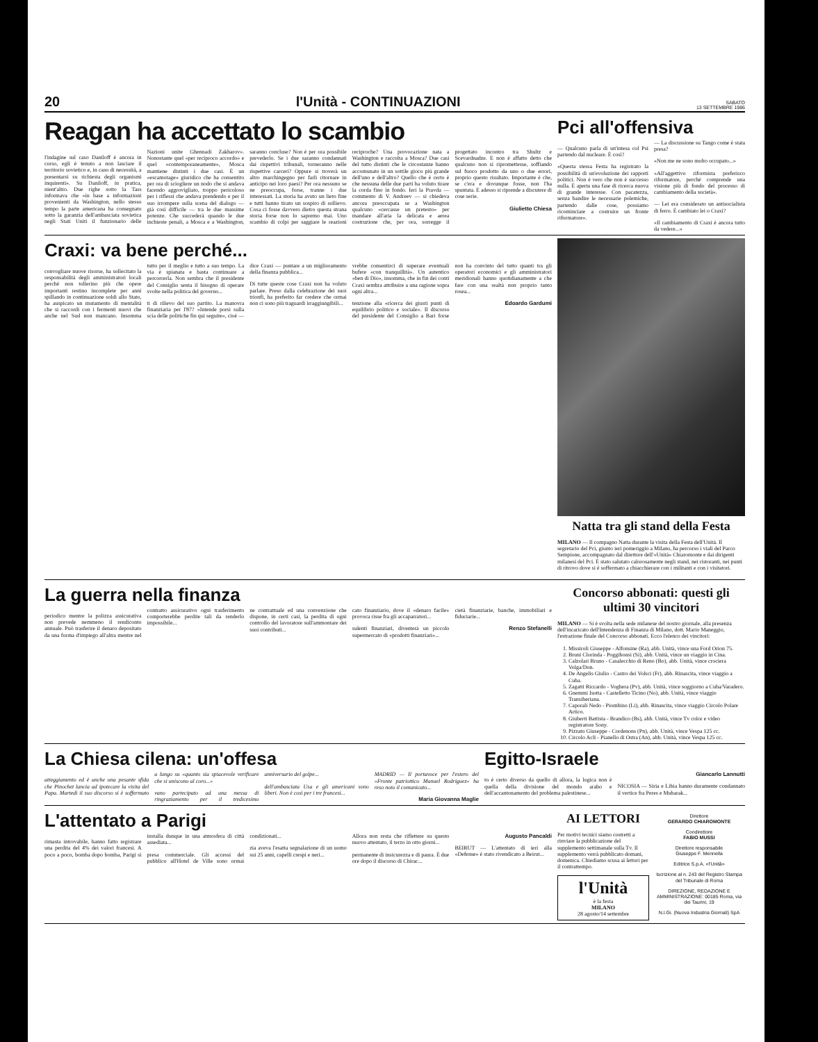20 l'Unità - CONTINUAZIONI SABATO
13 SETTEMBRE 1986
Reagan ha accettato lo scambio
l'indagine sul caso Daniloff è ancora in corso, egli è tenuto a non lasciare il territorio sovietico e, in caso di necessità, a presentarsi su richiesta degli organismi inquirenti». Su Daniloff, in pratica, nient'altro. Due righe sotto la Tass informava che «in base a informazioni provenienti da Washington, nello stesso tempo la parte americana ha consegnato sotto la garanzia dell'ambasciata sovietica negli Stati Uniti il funzionario delle Nazioni unite Ghennadi Zakharov». Nonostante quel «per reciproco accordo» e quel «contemporaneamente», Mosca mantiene distinti i due casi. È un «escamotage» giuridico che ha consentito per ora di sciogliere un nodo che si andava facendo aggrovigliato, troppo pericoloso per i riflessi che andava prendendo e per il suo irrompere sulla scena del dialogo — già così difficile — tra le due massime potenze. Che succederà quando le due inchieste penali, a Mosca e a Washington, saranno concluse? Non è per ora possibile prevederlo. Se i due saranno condannati dai rispettivi tribunali, torneranno nelle rispettive carceri? Oppure si troverà un altro marchingegno per farli ritornare in anticipo nei loro paesi? Per ora nessuno se ne preoccupa, forse, tranne i due interessati. La storia ha avuto un lieto fine e tutti hanno tirato un sospiro di sollievo. Cosa ci fosse davvero dietro questa strana storia forse non lo sapremo mai. Uno scambio di colpi per saggiare le reazioni reciproche? Una provocazione nata a Washington e raccolta a Mosca? Due casi del tutto distinti che le circostanze hanno accomunato in un sottile gioco più grande dell'uno e dell'altro? Quello che è certo è che nessuna delle due parti ha voluto tirare la corda fino in fondo. Ieri la Pravda — commento di V. Andreev — si chiedeva ancora preoccupata se a Washington qualcuno «cercasse un pretesto» per mandare all'aria la delicata e aerea costruzione che, per ora, sorregge il progettato incontro tra Shultz e Scevardnadze. E non è affatto detto che qualcuno non si ripromettesse, soffiando sul fuoco prodotto da uno o due errori, proprio questo risultato. Importante è che, se c'era e dovunque fosse, non l'ha spuntata. E adesso si riprende a discutere di cose serie.
Giulietto Chiesa
Pci all'offensiva
— Qualcuno parla di un'intesa col Psi partendo dal nucleare. È così?
«Questa stessa Festa ha registrato la possibilità di un'evoluzione dei rapporti politici. Non è vero che non è successo nulla. È aperta una fase di ricerca nuova di grande interesse. Con pacatezza, senza bandire le necessarie polemiche, partendo dalle cose, possiamo ricominciare a costruire un fronte riformatore».
— La discussione su Tango come è stata presa?
«Non me ne sono molto occupato...»
«All'aggettivo riformista preferisco riformatore, perché comprende una visione più di fondo del processo di cambiamento della società».
— Lei era considerato un antisocialista di ferro. È cambiato lei o Craxi?
«Il cambiamento di Craxi è ancora tutto da vedere...»
Craxi: va bene perché...
convogliare nuove risorse, ha sollecitato la responsabilità degli amministratori locali perché non tollerino più che opere importanti restino incomplete per anni spillando in continuazione soldi allo Stato, ha auspicato un mutamento di mentalità che si raccordi con i fermenti nuovi che anche nel Sud non mancano. Insomma tutto per il meglio e tutto a suo tempo. La via è spianata e basta continuare a percorrerla. Non sembra che il presidente del Consiglio senta il bisogno di operare svolte nella politica del governo...
ti di rilievo del suo partito. La manovra finanziaria per l'87? «Intende porsi sulla scia delle politiche fin qui seguite», cioè — dice Craxi — puntare a un miglioramento della finanza pubblica...
Di tutte queste cose Craxi non ha voluto parlare. Preso dalla celebrazione dei suoi trionfi, ha preferito far credere che ormai non ci sono più traguardi irraggiungibili...
vrebbe consentirci di superare eventuali bufere «con tranquillità». Un autentico «ben di Dio», insomma, che in fin dei conti Craxi sembra attribuire a una ragione sopra ogni altra...
tenzione alla «ricerca dei giusti punti di equilibrio politico e sociale». Il discorso del presidente del Consiglio a Bari forse non ha convinto del tutto quanti tra gli operatori economici e gli amministratori meridionali hanno quotidianamente a che fare con una realtà non proprio tanto rosea...
Edoardo Gardumi
Natta tra gli stand della Festa
MILANO — Il compagno Natta durante la visita della Festa dell'Unità. Il segretario del Pci, giunto ieri pomeriggio a Milano, ha percorso i viali del Parco Sempione, accompagnato dal direttore dell'«Unità» Chiaromonte e dai dirigenti milanesi del Pci. È stato salutato calorosamente negli stand, nei ristoranti, nei punti di ritrovo dove si è soffermato a chiacchierare con i militanti e con i visitatori.
La guerra nella finanza
periodico mentre la polizza assicurativa non prevede nemmeno il rendiconto annuale. Può trasferire il denaro depositato da una forma d'impiego all'altra mentre nel contratto assicurativo ogni trasferimento comporterebbe perdite tali da renderlo impossibile...
ne contrattuale ed una convenzione che dispone, in certi casi, la perdita di ogni controllo del lavoratore sull'ammontare dei suoi contributi...
cato finanziario, dove il «denaro facile» provoca risse fra gli accaparratori...
sulenti finanziari, diventerà un piccolo supermercato di «prodotti finanziari»...
cietà finanziarie, banche, immobiliari e fiduciarie...
Renzo Stefanelli
Concorso abbonati: questi gli ultimi 30 vincitori
MILANO — Si è svolta nella sede milanese del nostro giornale, alla presenza dell'incaricato dell'Intendenza di Finanza di Milano, dott. Mario Maneggio, l'estrazione finale del Concorso abbonati. Ecco l'elenco dei vincitori:
1. Missiroli Giuseppe - Alfonsine (Ra), abb. Unità, vince una Ford Orion 75.
2. Bruni Clorinda - Poggibonsi (Si), abb. Unità, vince un viaggio in Cina.
3. Calzolari Bruno - Casalecchio di Reno (Bo), abb. Unità, vince crociera Volga/Don.
4. De Angelis Giulio - Castro dei Volsci (Fr), abb. Rinascita, vince viaggio a Cuba.
5. Zagatti Riccardo - Voghera (Pv), abb. Unità, vince soggiorno a Cuba/Varadero.
6. Gnemmi Isotta - Castelletto Ticino (No), abb. Unità, vince viaggio Transiberiana.
7. Caporali Nedo - Piombino (Li), abb. Rinascita, vince viaggio Circolo Polare Artico.
8. Giuberti Battista - Brandico (Bs), abb. Unità, vince Tv color e video registratore Sony.
9. Pizzato Giuseppe - Cordenons (Pn), abb. Unità, vince Vespa 125 cc.
10. Circolo Acli - Pianello di Ostra (An), abb. Unità, vince Vespa 125 cc.
La Chiesa cilena: un'offesa
atteggiamento ed è anche una pesante sfida che Pinochet lancia ad ipotecare la visita del Papa. Martedì il suo discorso si è soffermato a lungo su «quanto sia spiacevole verificare che si uniscono al coro...»
vano partecipato ad una messa di ringraziamento per il tredicesimo anniversario del golpe...
dell'ambasciata Usa e gli americani sono liberi. Non è così per i tre francesi...
MADRID — Il portavoce per l'estero del «Fronte patriottico Manuel Rodriguez» ha reso noto il comunicato...
Maria Giovanna Maglie
Egitto-Israele
to è certo diverso da quello di allora, la logica non è quella della divisione del mondo arabo e dell'accantonamento del problema palestinese...
Giancarlo Lannutti
NICOSIA — Siria e Libia hanno duramente condannato il vertice fra Peres e Mubarak...
L'attentato a Parigi
rimasta introvabile, hanno fatto registrare una perdita del 4% dei valori francesi. A poco a poco, bomba dopo bomba, Parigi si installa dunque in una atmosfera di città assediata...
presa commerciale. Gli accessi del pubblico all'Hotel de Ville sono ormai condizionati...
zia aveva l'esatta segnalazione di un uomo sui 25 anni, capelli crespi e neri...
Allora non resta che riflettere su questo nuovo attentato, il terzo in otto giorni...
permanente di insicurezza e di paura. È due ore dopo il discorso di Chirac...
Augusto Pancaldi
BEIRUT — L'attentato di ieri alla «Defense» è stato rivendicato a Beirut...
AI LETTORI
Per motivi tecnici siamo costretti a rinviare la pubblicazione del supplemento settimanale sulla Tv. Il supplemento verrà pubblicato domani, domenica. Chiediamo scusa ai lettori per il contrattempo.
l'Unità
è la festa
MILANO
28 agosto/14 settembre
Direttore
GERARDO CHIAROMONTE
Condirettore
FABIO MUSSI
Direttore responsabile
Giuseppe F. Mennella
Editrice S.p.A. «l'Unità»
Iscrizione al n. 243 del Registro Stampa del Tribunale di Roma
DIREZIONE, REDAZIONE E AMMINISTRAZIONE: 00185 Roma, via dei Taurini, 19
N.I.Gi. (Nuova Industria Giornali) SpA